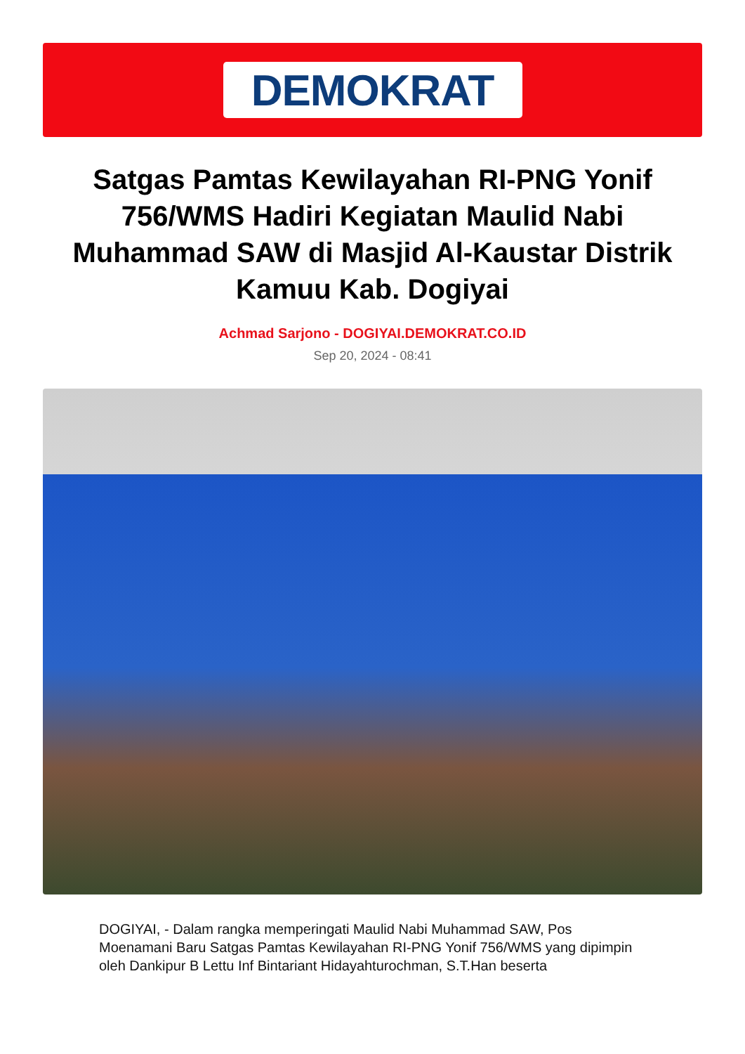DEMOKRAT
Satgas Pamtas Kewilayahan RI-PNG Yonif 756/WMS Hadiri Kegiatan Maulid Nabi Muhammad SAW di Masjid Al-Kaustar Distrik Kamuu Kab. Dogiyai
Achmad Sarjono - DOGIYAI.DEMOKRAT.CO.ID
Sep 20, 2024 - 08:41
DOGIYAI, - Dalam rangka memperingati Maulid Nabi Muhammad SAW, Pos Moenamani Baru Satgas Pamtas Kewilayahan RI-PNG Yonif 756/WMS yang dipimpin oleh Dankipur B Lettu Inf Bintariant Hidayahturochman, S.T.Han beserta